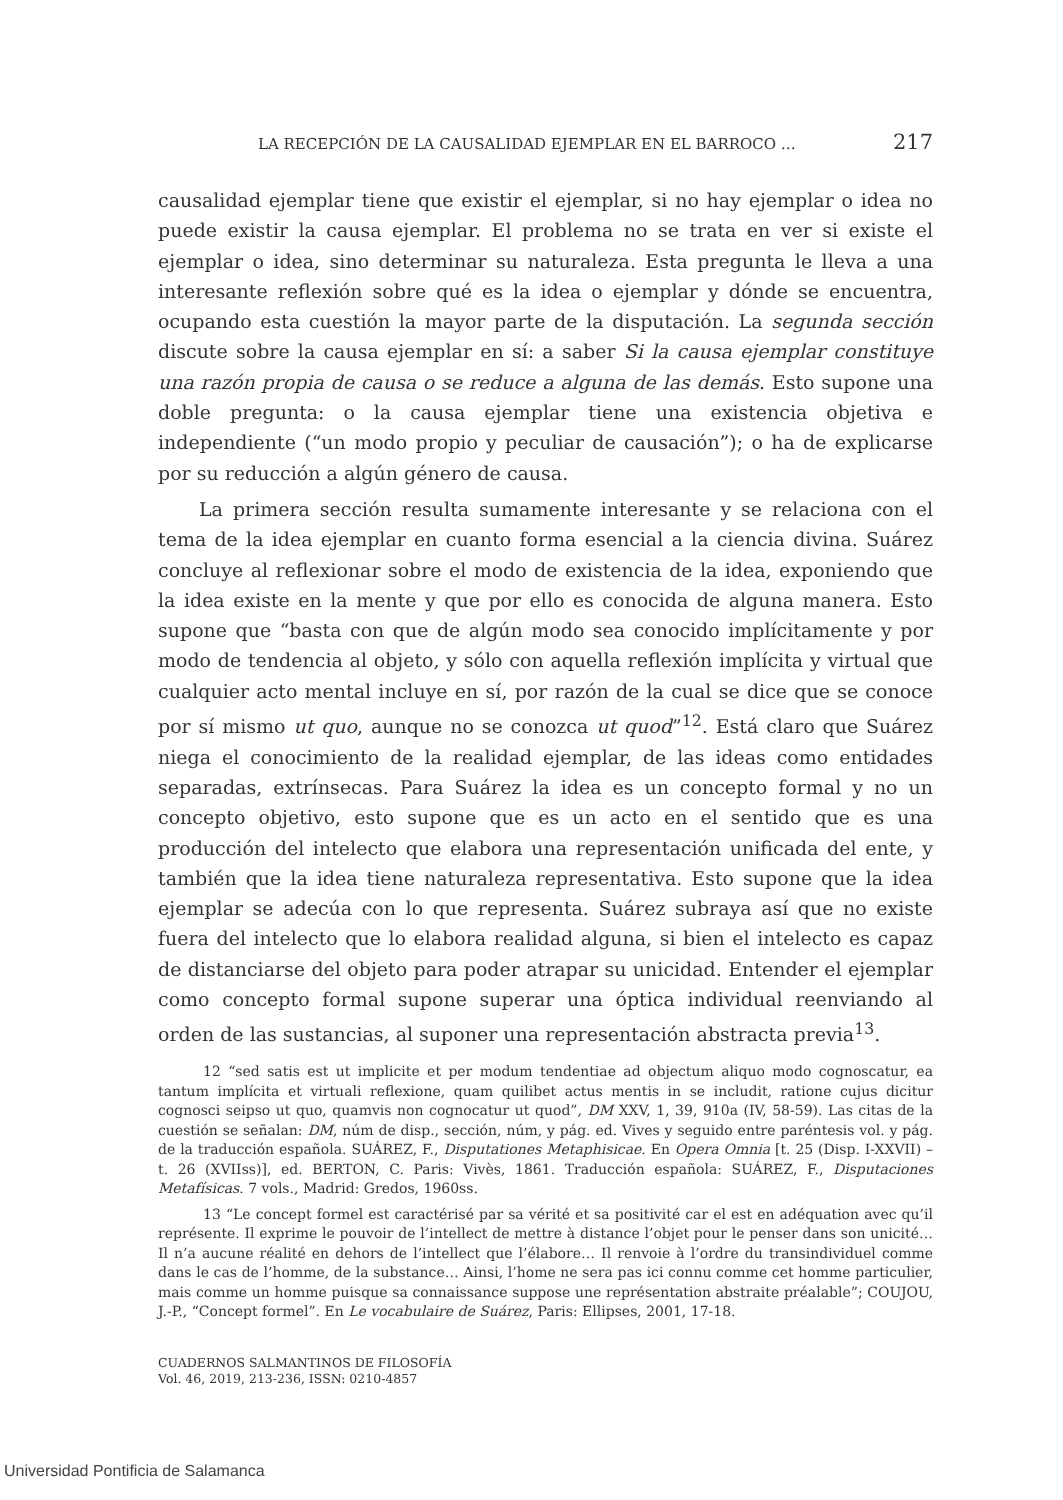LA RECEPCIÓN DE LA CAUSALIDAD EJEMPLAR EN EL BARROCO … 217
causalidad ejemplar tiene que existir el ejemplar, si no hay ejemplar o idea no puede existir la causa ejemplar. El problema no se trata en ver si existe el ejemplar o idea, sino determinar su naturaleza. Esta pregunta le lleva a una interesante reflexión sobre qué es la idea o ejemplar y dónde se encuentra, ocupando esta cuestión la mayor parte de la disputación. La segunda sección discute sobre la causa ejemplar en sí: a saber Si la causa ejemplar constituye una razón propia de causa o se reduce a alguna de las demás. Esto supone una doble pregunta: o la causa ejemplar tiene una existencia objetiva e independiente (“un modo propio y peculiar de causación”); o ha de explicarse por su reducción a algún género de causa.
La primera sección resulta sumamente interesante y se relaciona con el tema de la idea ejemplar en cuanto forma esencial a la ciencia divina. Suárez concluye al reflexionar sobre el modo de existencia de la idea, exponiendo que la idea existe en la mente y que por ello es conocida de alguna manera. Esto supone que “basta con que de algún modo sea conocido implícitamente y por modo de tendencia al objeto, y sólo con aquella reflexión implícita y virtual que cualquier acto mental incluye en sí, por razón de la cual se dice que se conoce por sí mismo ut quo, aunque no se conozca ut quod”<sup>12</sup>. Está claro que Suárez niega el conocimiento de la realidad ejemplar, de las ideas como entidades separadas, extrínsecas. Para Suárez la idea es un concepto formal y no un concepto objetivo, esto supone que es un acto en el sentido que es una producción del intelecto que elabora una representación unificada del ente, y también que la idea tiene naturaleza representativa. Esto supone que la idea ejemplar se adecúa con lo que representa. Suárez subraya así que no existe fuera del intelecto que lo elabora realidad alguna, si bien el intelecto es capaz de distanciarse del objeto para poder atrapar su unicidad. Entender el ejemplar como concepto formal supone superar una óptica individual reenviando al orden de las sustancias, al suponer una representación abstracta previa<sup>13</sup>.
12 “sed satis est ut implicite et per modum tendentiae ad objectum aliquo modo cognoscatur, ea tantum implícita et virtuali reflexione, quam quilibet actus mentis in se includit, ratione cujus dicitur cognosci seipso ut quo, quamvis non cognocatur ut quod”, DM XXV, 1, 39, 910a (IV, 58-59). Las citas de la cuestión se señalan: DM, núm de disp., sección, núm, y pág. ed. Vives y seguido entre paréntesis vol. y pág. de la traducción española. SUÁREZ, F., Disputationes Metaphisicae. En Opera Omnia [t. 25 (Disp. I-XXVII) – t. 26 (XVIIss)], ed. BERTON, C. Paris: Vivès, 1861. Traducción española: SUÁREZ, F., Disputaciones Metafísicas. 7 vols., Madrid: Gredos, 1960ss.
13 “Le concept formel est caractérisé par sa vérité et sa positivité car el est en adéquation avec qu’il représente. Il exprime le pouvoir de l’intellect de mettre à distance l’objet pour le penser dans son unicité… Il n’a aucune réalité en dehors de l’intellect que l’élabore… Il renvoie à l’ordre du transindividuel comme dans le cas de l’homme, de la substance… Ainsi, l’home ne sera pas ici connu comme cet homme particulier, mais comme un homme puisque sa connaissance suppose une représentation abstraite préalable”; COUJOU, J.-P., “Concept formel”. En Le vocabulaire de Suárez, Paris: Ellipses, 2001, 17-18.
CUADERNOS SALMANTINOS DE FILOSOFÍA
Vol. 46, 2019, 213-236, ISSN: 0210-4857
Universidad Pontificia de Salamanca